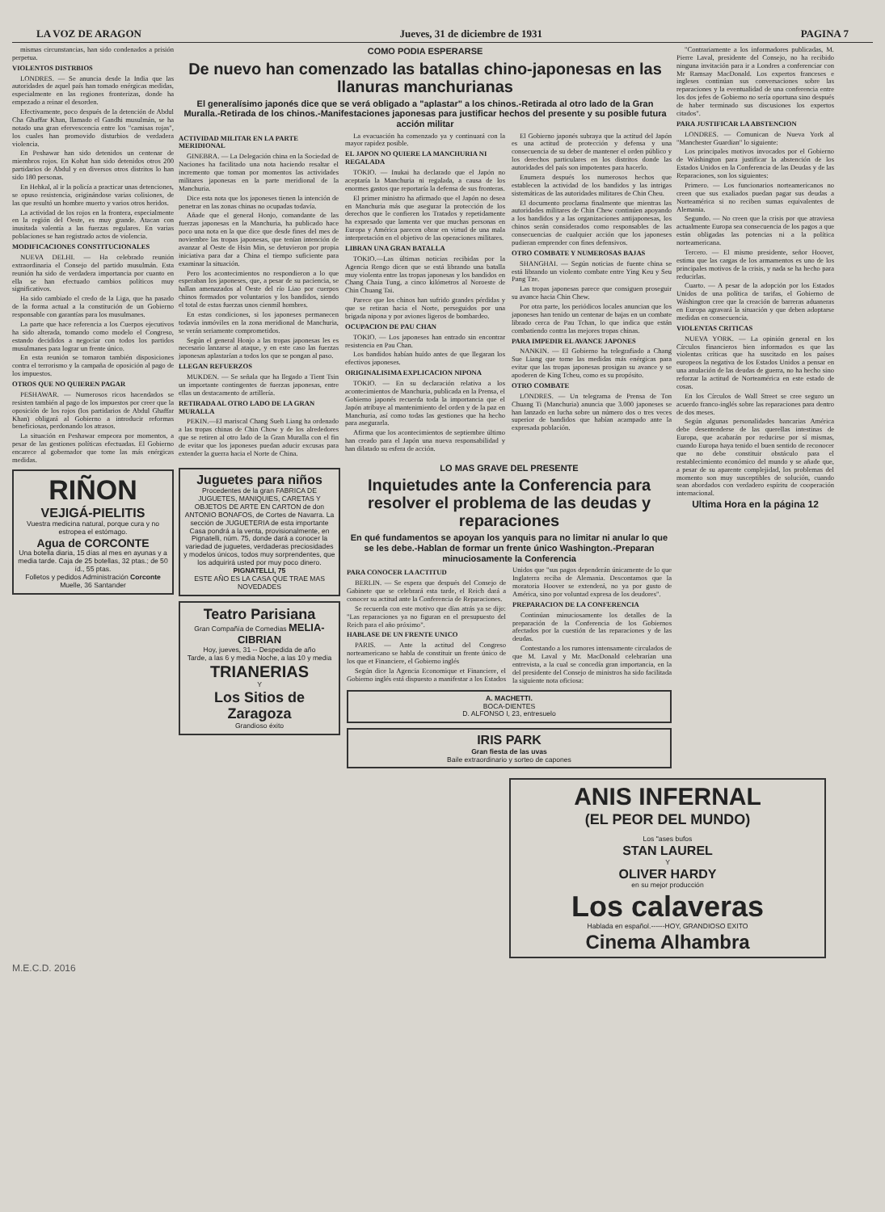LA VOZ DE ARAGON Jueves, 31 de diciembre de 1931 PAGINA 7
mismas circunstancias, han sido condenados a prisión perpetua.
VIOLENTOS DISTRBIOS
LONDRES. — Se anuncia desde la India que las autoridades de aquel país han tomado enérgicas medidas, especialmente en las regiones fronterizas, donde ha empezado a reinar el desorden.
Efectivamente, poco después de la detención de Abdul Cha Ghaffar Khan, llamado el Gandhi musulmán, se ha notado una gran efervescencia entre los "camisas rojas", los cuales han promovido disturbios de verdadera violencia.
En Peshawar han sido detenidos un centenar de miembros rojos. En Kohat han sido detenidos otros 200 partidarios de Abdul y en diversos otros distritos lo han sido 180 personas.
En Hehkal, al ir la policía a practicar unas detenciones, se opuso resistencia, originándose varias colisiones, de las que resultó un hombre muerto y varios otros heridos.
La actividad de los rojos en la frontera, especialmente en la región del Oeste, es muy grande. Atacan con inusitada valentía a las fuerzas regulares. En varias poblaciones se han registrado actos de violencia.
MODIFICACIONES CONSTITUCIONALES
NUEVA DELHI. — Ha celebrado reunión extraordinaria el Consejo del partido musulmán. Esta reunión ha sido de verdadera importancia por cuanto en ella se han efectuado cambios políticos muy significativos.
Ha sido cambiado el credo de la Liga, que ha pasado de la forma actual a la constitución de un Gobierno responsable con garantías para los musulmanes.
La parte que hace referencia a los Cuerpos ejecutivos ha sido alterada, tomando como modelo el Congreso, estando decididos a negociar con todos los partidos musulmanes para lograr un frente único.
En esta reunión se tomaron también disposiciones contra el terrorismo y la campaña de oposición al pago de los impuestos.
OTROS QUE NO QUIEREN PAGAR
PESHAWAR. — Numerosos ricos hacendados se resisten también al pago de los impuestos por creer que la oposición de los rojos (los partidarios de Abdul Ghaffar Khan) obligará al Gobierno a introducir reformas beneficiosas, perdonando los atrasos.
La situación en Peshawar empeora por momentos, a pesar de las gestiones políticas efectuadas. El Gobierno encarece al gobernador que tome las más enérgicas medidas.
RIÑON
VEJIGÁ-PIELITIS
Vuestra medicina natural, porque cura y no estropea el estómago.
Agua de CORCONTE
Una botella diaria, 15 días al mes en ayunas y a media tarde. Caja de 25 botellas, 32 ptas.; de 50 íd., 55 ptas.
Folletos y pedidos Administración Corconte Muelle, 36 Santander
COMO PODIA ESPERARSE
De nuevo han comenzado las batallas chino-japonesas en las llanuras manchurianas
El generalísimo japonés dice que se verá obligado a "aplastar" a los chinos.-Retirada al otro lado de la Gran Muralla.-Retirada de los chinos.-Manifestaciones japonesas para justificar hechos del presente y su posible futura acción militar
ACTIVIDAD MILITAR EN LA PARTE MERIDIONAL
GINEBRA. — La Delegación china en la Sociedad de Naciones ha facilitado una nota haciendo resaltar el incremento que toman por momentos las actividades militares japonesas en la parte meridional de la Manchuria.
Dice esta nota que los japoneses tienen la intención de penetrar en las zonas chinas no ocupadas todavía.
Añade que el general Honjo, comandante de las fuerzas japonesas en la Manchuria, ha publicado hace poco una nota en la que dice que desde fines del mes de noviembre las tropas japonesas, que tenían intención de avanzar al Oeste de Hsin Min, se detuvieron por propia iniciativa para dar a China el tiempo suficiente para examinar la situación.
Pero los acontecimientos no respondieron a lo que esperaban los japoneses, que, a pesar de su paciencia, se hallan amenazados al Oeste del río Liao por cuerpos chinos formados por voluntarios y los bandidos, siendo el total de estas fuerzas unos cienmil hombres.
En estas condiciones, si los japoneses permanecen todavía inmóviles en la zona meridional de Manchuria, se verán seriamente comprometidos.
Según el general Honjo a las tropas japonesas les es necesario lanzarse al ataque, y en este caso las fuerzas japonesas aplastarían a todos los que se pongan al paso.
LLEGAN REFUERZOS
MUKDEN. — Se señala que ha llegado a Tient Tsin un importante contingentes de fuerzas japonesas, entre ellas un destacamento de artillería.
RETIRADA AL OTRO LADO DE LA GRAN MURALLA
PEKIN.—El mariscal Chang Sueh Liang ha ordenado a las tropas chinas de Chin Chow y de los alrededores que se retiren al otro lado de la Gran Muralla con el fin de evitar que los japoneses puedan aducir excusas para extender la guerra hacia el Norte de China.
La evacuación ha comenzado ya y continuará con la mayor rapidez posible.
EL JAPON NO QUIERE LA MANCHURIA NI REGALADA
TOKIO. — Inukai ha declarado que el Japón no aceptaría la Manchuria ni regalada, a causa de los enormes gastos que reportaría la defensa de sus fronteras.
El primer ministro ha afirmado que el Japón no desea en Manchuria más que asegurar la protección de los derechos que le confieren los Tratados y repetidamente ha expresado que lamenta ver que muchas personas en Europa y América parecen obrar en virtud de una mala interpretación en el objetivo de las operaciones militares.
LIBRAN UNA GRAN BATALLA
TOKIO.—Las últimas noticias recibidas por la Agencia Rengo dicen que se está librando una batalla muy violenta entre las tropas japonesas y los bandidos en Chang Chaia Tung, a cinco kilómetros al Noroeste de Chin Chuang Tai.
Parece que los chinos han sufrido grandes pérdidas y que se retiran hacia el Norte, perseguidos por una brigada nipona y por aviones ligeros de bombardeo.
OCUPACION DE PAU CHAN
TOKIO. — Los japoneses han entrado sin encontrar resistencia en Pau Chan.
Los bandidos habían huído antes de que llegaran los efectivos japoneses.
ORIGINALISIMA EXPLICACION NIPONA
TOKIO. — En su declaración relativa a los acontecimientos de Manchuria, publicada en la Prensa, el Gobierno japonés recuerda toda la importancia que el Japón atribuye al mantenimiento del orden y de la paz en Manchuria, así como todas las gestiones que ha hecho para asegurarla.
Afirma que los acontecimientos de septiembre último han creado para el Japón una nueva responsabilidad y han dilatado su esfera de acción.
El Gobierno japonés subraya que la actitud del Japón es una actitud de protección y defensa y una consecuencia de su deber de mantener el orden público y los derechos particulares en los distritos donde las autoridades del país son impotentes para hacerlo.
Enumera después los numerosos hechos que establecen la actividad de los bandidos y las intrigas sistemáticas de las autoridades militares de Chin Cheu.
El documento proclama finalmente que mientras las autoridades militares de Chin Chew continúen apoyando a los bandidos y a las organizaciones antijaponesas, los chinos serán considerados como responsables de las consecuencias de cualquier acción que los japoneses pudieran emprender con fines defensivos.
OTRO COMBATE Y NUMEROSAS BAJAS
SHANGHAI. — Según noticias de fuente china se está librando un violento combate entre Ying Keu y Seu Pang Tze.
Las tropas japonesas parece que consiguen proseguir su avance hacia Chin Chew.
Por otra parte, los periódicos locales anuncian que los japoneses han tenido un centenar de bajas en un combate librado cerca de Pau Tchan, lo que indica que están combatiendo contra las mejores tropas chinas.
PARA IMPEDIR EL AVANCE JAPONES
NANKIN. — El Gobierno ha telegrafiado a Chang Sue Liang que tome las medidas más enérgicas para evitar que las tropas japonesas prosigan su avance y se apoderen de King Tcheu, como es su propósito.
OTRO COMBATE
LONDRES. — Un telegrama de Prensa de Ton Chuang Ti (Manchuria) anuncia que 3.000 japoneses se han lanzado en lucha sobre un número dos o tres veces superior de bandidos que habían acampado ante la expresada población.
Juguetes para niños
Procedentes de la gran FABRICA DE JUGUETES, MANIQUIES, CARETAS Y OBJETOS DE ARTE EN CARTON de don ANTONIO BONAFOS, de Cortes de Navarra. La sección de JUGUETERIA de esta importante Casa pondrá a la venta, provisionalmente, en Pignatelli, núm. 75, donde dará a conocer la variedad de juguetes, verdaderas preciosidades y modelos únicos, todos muy sorprendentes, que los adquirirá usted por muy poco dinero.
PIGNATELLI, 75
ESTE AÑO ES LA CASA QUE TRAE MAS NOVEDADES
Teatro Parisiana
Gran Compañía de Comedias MELIA-CIBRIAN
Hoy, jueves, 31 -- Despedida de año
Tarde, a las 6 y media Noche, a las 10 y media
TRIANERIAS
Y
Los Sitios de Zaragoza
Grandioso éxito
LO MAS GRAVE DEL PRESENTE
Inquietudes ante la Conferencia para resolver el problema de las deudas y reparaciones
En qué fundamentos se apoyan los yanquis para no limitar ni anular lo que se les debe.-Hablan de formar un frente único Washington.-Preparan minuciosamente la Conferencia
PARA CONOCER LA ACTITUD
BERLIN. — Se espera que después del Consejo de Gabinete que se celebrará esta tarde, el Reich dará a conocer su actitud ante la Conferencia de Reparaciones.
Se recuerda con este motivo que días atrás ya se dijo: "Las reparaciones ya no figuran en el presupuesto del Reich para el año próximo".
HABLASE DE UN FRENTE UNICO
PARIS. — Ante la actitud del Congreso norteamericano se habla de constituir un frente único de los que et Financiere, el Gobierno inglés
Según dice la Agencia Economique et Financiere, el Gobierno inglés está dispuesto a manifestar a los Estados Unidos que "sus pagos dependerán únicamente de lo que Inglaterra reciba de Alemania. Descontamos que la moratoria Hoover se extenderá, no ya por gusto de América, sino por voluntad expresa de los deudores".
PREPARACION DE LA CONFERENCIA
Continúan minuciosamente los detalles de la preparación de la Conferencia de los Gobiernos afectados por la cuestión de las reparaciones y de las deudas.
Contestando a los rumores intensamente circulados de que M. Laval y Mr. MacDonald celebrarían una entrevista, a la cual se concedía gran importancia, en la del presidente del Consejo de ministros ha sido facilitada la siguiente nota oficiosa:
A. MACHETTI.
BOCA-DIENTES
D. ALFONSO I, 23, entresuelo
IRIS PARK
Gran fiesta de las uvas
Baile extraordinario y sorteo de capones
"Contrariamente a los informadores publicadas, M. Pierre Laval, presidente del Consejo, no ha recibido ninguna invitación para ir a Londres a conferenciar con Mr Ramsay MacDonald. Los expertos franceses e ingleses continúan sus conversaciones sobre las reparaciones y la eventualidad de una conferencia entre los dos jefes de Gobierno no sería oportuna sino después de haber terminado sus discusiones los expertos citados".
PARA JUSTIFICAR LA ABSTENCION
LONDRES. — Comunican de Nueva York al "Manchester Guardian" lo siguiente:
Los principales motivos invocados por el Gobierno de Wáshington para justificar la abstención de los Estados Unidos en la Conferencia de las Deudas y de las Reparaciones, son los siguientes:
Primero. — Los funcionarios norteamericanos no creen que sus exaliados puedan pagar sus deudas a Norteamérica si no reciben sumas equivalentes de Alemania.
Segundo. — No creen que la crisis por que atraviesa actualmente Europa sea consecuencia de los pagos a que están obligadas las potencias ni a la política norteamericana.
Tercero. — El mismo presidente, señor Hoover, estima que las cargas de los armamentos es uno de los principales motivos de la crisis, y nada se ha hecho para reducirlas.
Cuarto. — A pesar de la adopción por los Estados Unidos de una política de tarifas, el Gobierno de Wáshington cree que la creación de barreras aduaneras en Europa agravará la situación y que deben adoptarse medidas en consecuencia.
VIOLENTAS CRITICAS
NUEVA YORK. — La opinión general en los Círculos financieros bien informados es que las violentas críticas que ha suscitado en los países europeos la negativa de los Estados Unidos a pensar en una anulación de las deudas de guerra, no ha hecho sino reforzar la actitud de Norteamérica en este estado de cosas.
En los Círculos de Wall Street se cree seguro un acuerdo franco-inglés sobre las reparaciones para dentro de dos meses.
Según algunas personalidades bancarias América debe desentenderse de las querellas intestinas de Europa, que acabarán por reducirse por sí mismas, cuando Europa haya tenido el buen sentido de reconocer que no debe constituir obstáculo para el restablecimiento económico del mundo y se añade que, a pesar de su aparente complejidad, los problemas del momento son muy susceptibles de solución, cuando sean abordados con verdadero espíritu de cooperación internacional.
Ultima Hora en la página 12
ANIS INFERNAL
(EL PEOR DEL MUNDO)
Los "ases bufos
STAN LAUREL
Y
OLIVER HARDY
en su mejor producción
Los calaveras
Hablada en español.------HOY, GRANDIOSO EXITO
Cinema Alhambra
M.E.C.D. 2016